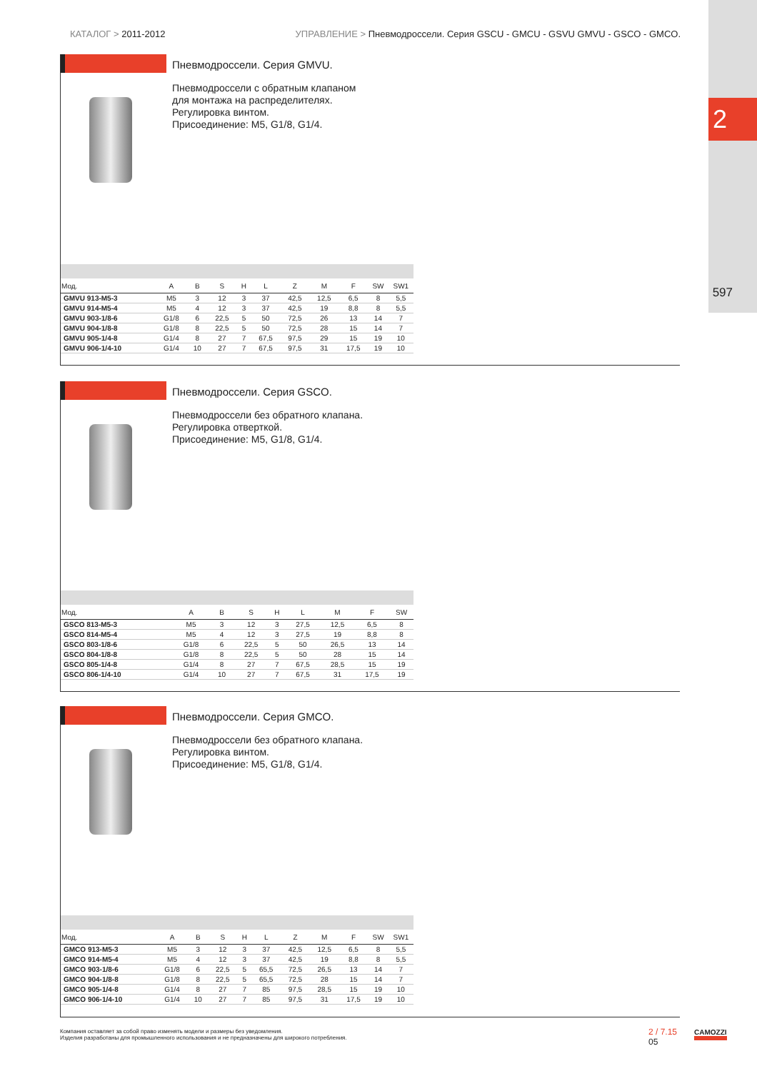2
597
КАТАЛОГ > 2011-2012 УПРАВЛЕНИЕ > Пневмодроссели. Серия GSCU - GMCU - GSVU GMVU - GSCO - GMCO.
Пневмодроссели. Серия GMVU.
Пневмодроссели с обратным клапаном
для монтажа на распределителях.
Регулировка винтом.
Присоединение: M5, G1/8, G1/4.
| Мод. | A | B | S | H | L | Z | M | F | SW | SW1 |
| --- | --- | --- | --- | --- | --- | --- | --- | --- | --- | --- |
| GMVU 913-M5-3 | M5 | 3 | 12 | 3 | 37 | 42,5 | 12,5 | 6,5 | 8 | 5,5 |
| GMVU 914-M5-4 | M5 | 4 | 12 | 3 | 37 | 42,5 | 19 | 8,8 | 8 | 5,5 |
| GMVU 903-1/8-6 | G1/8 | 6 | 22,5 | 5 | 50 | 72,5 | 26 | 13 | 14 | 7 |
| GMVU 904-1/8-8 | G1/8 | 8 | 22,5 | 5 | 50 | 72,5 | 28 | 15 | 14 | 7 |
| GMVU 905-1/4-8 | G1/4 | 8 | 27 | 7 | 67,5 | 97,5 | 29 | 15 | 19 | 10 |
| GMVU 906-1/4-10 | G1/4 | 10 | 27 | 7 | 67,5 | 97,5 | 31 | 17,5 | 19 | 10 |
Пневмодроссели. Серия GSCO.
Пневмодроссели без обратного клапана.
Регулировка отверткой.
Присоединение: M5, G1/8, G1/4.
| Мод. | A | B | S | H | L | M | F | SW |
| --- | --- | --- | --- | --- | --- | --- | --- | --- |
| GSCO 813-M5-3 | M5 | 3 | 12 | 3 | 27,5 | 12,5 | 6,5 | 8 |
| GSCO 814-M5-4 | M5 | 4 | 12 | 3 | 27,5 | 19 | 8,8 | 8 |
| GSCO 803-1/8-6 | G1/8 | 6 | 22,5 | 5 | 50 | 26,5 | 13 | 14 |
| GSCO 804-1/8-8 | G1/8 | 8 | 22,5 | 5 | 50 | 28 | 15 | 14 |
| GSCO 805-1/4-8 | G1/4 | 8 | 27 | 7 | 67,5 | 28,5 | 15 | 19 |
| GSCO 806-1/4-10 | G1/4 | 10 | 27 | 7 | 67,5 | 31 | 17,5 | 19 |
Пневмодроссели. Серия GMCO.
Пневмодроссели без обратного клапана.
Регулировка винтом.
Присоединение: M5, G1/8, G1/4.
| Мод. | A | B | S | H | L | Z | M | F | SW | SW1 |
| --- | --- | --- | --- | --- | --- | --- | --- | --- | --- | --- |
| GMCO 913-M5-3 | M5 | 3 | 12 | 3 | 37 | 42,5 | 12,5 | 6,5 | 8 | 5,5 |
| GMCO 914-M5-4 | M5 | 4 | 12 | 3 | 37 | 42,5 | 19 | 8,8 | 8 | 5,5 |
| GMCO 903-1/8-6 | G1/8 | 6 | 22,5 | 5 | 65,5 | 72,5 | 26,5 | 13 | 14 | 7 |
| GMCO 904-1/8-8 | G1/8 | 8 | 22,5 | 5 | 65,5 | 72,5 | 28 | 15 | 14 | 7 |
| GMCO 905-1/4-8 | G1/4 | 8 | 27 | 7 | 85 | 97,5 | 28,5 | 15 | 19 | 10 |
| GMCO 906-1/4-10 | G1/4 | 10 | 27 | 7 | 85 | 97,5 | 31 | 17,5 | 19 | 10 |
Компания оставляет за собой право изменять модели и размеры без уведомления.
Изделия разработаны для промышленного использования и не предназначены для широкого потребления.
2 / 7.15
05
CAMOZZI